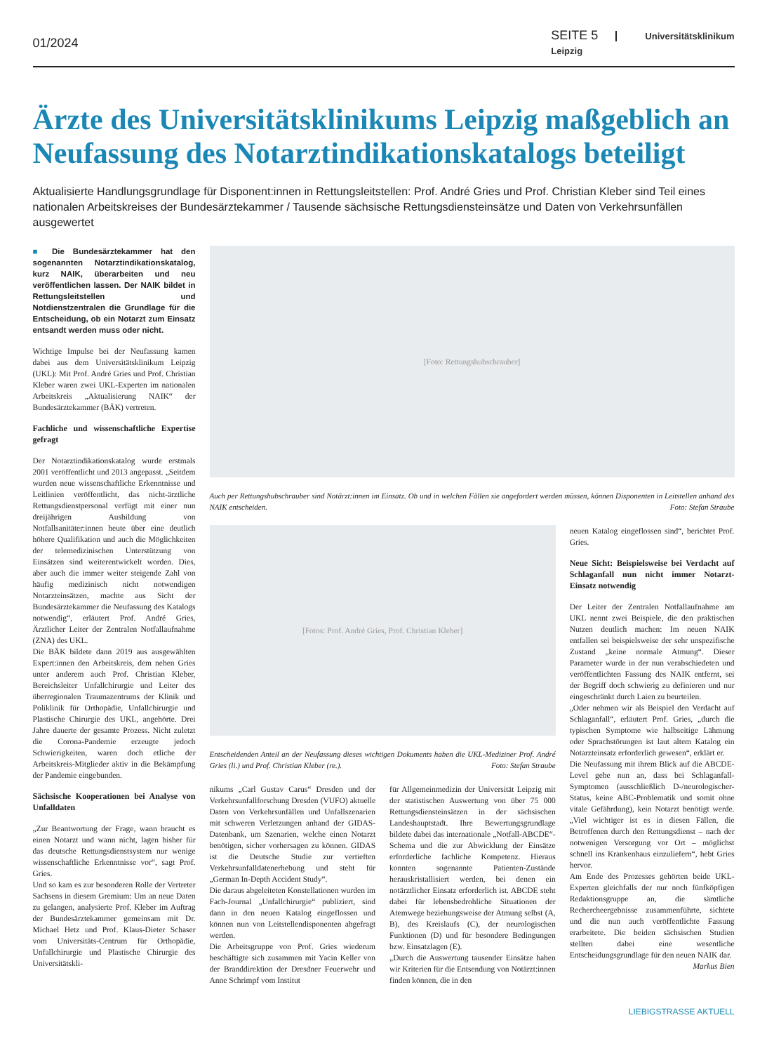01/2024 SEITE 5 Universitätsklinikum
Leipzig
Ärzte des Universitätsklinikums Leipzig maßgeblich an Neufassung des Notarztindikationskatalogs beteiligt
Aktualisierte Handlungsgrundlage für Disponent:innen in Rettungsleitstellen: Prof. André Gries und Prof. Christian Kleber sind Teil eines nationalen Arbeitskreises der Bundesärztekammer / Tausende sächsische Rettungsdiensteinsätze und Daten von Verkehrsunfällen ausgewertet
■ Die Bundesärztekammer hat den sogenannten Notarztindikationskatalog, kurz NAIK, überarbeiten und neu veröffentlichen lassen. Der NAIK bildet in Rettungsleitstellen und Notdienstzentralen die Grundlage für die Entscheidung, ob ein Notarzt zum Einsatz entsandt werden muss oder nicht.
Wichtige Impulse bei der Neufassung kamen dabei aus dem Universitätsklinikum Leipzig (UKL): Mit Prof. André Gries und Prof. Christian Kleber waren zwei UKL-Experten im nationalen Arbeitskreis „Aktualisierung NAIK“ der Bundesärztekammer (BÄK) vertreten.
Fachliche und wissenschaftliche Expertise gefragt
Der Notarztindikationskatalog wurde erstmals 2001 veröffentlicht und 2013 angepasst. „Seitdem wurden neue wissenschaftliche Erkenntnisse und Leitlinien veröffentlicht, das nicht-ärztliche Rettungsdienstpersonal verfügt mit einer nun dreijährigen Ausbildung von Notfallsanitäter:innen heute über eine deutlich höhere Qualifikation und auch die Möglichkeiten der telemedizinischen Unterstützung von Einsätzen sind weiterentwickelt worden. Dies, aber auch die immer weiter steigende Zahl von häufig medizinisch nicht notwendigen Notarzteinsätzen, machte aus Sicht der Bundesärztekammer die Neufassung des Katalogs notwendig“, erläutert Prof. André Gries, Ärztlicher Leiter der Zentralen Notfallaufnahme (ZNA) des UKL.
Die BÄK bildete dann 2019 aus ausgewählten Expert:innen den Arbeitskreis, dem neben Gries unter anderem auch Prof. Christian Kleber, Bereichsleiter Unfallchirurgie und Leiter des überregionalen Traumazentrums der Klinik und Poliklinik für Orthopädie, Unfallchirurgie und Plastische Chirurgie des UKL, angehörte. Drei Jahre dauerte der gesamte Prozess. Nicht zuletzt die Corona-Pandemie erzeugte jedoch Schwierigkeiten, waren doch etliche der Arbeitskreis-Mitglieder aktiv in die Bekämpfung der Pandemie eingebunden.
Sächsische Kooperationen bei Analyse von Unfalldaten
„Zur Beantwortung der Frage, wann braucht es einen Notarzt und wann nicht, lagen bisher für das deutsche Rettungsdienstsystem nur wenige wissenschaftliche Erkenntnisse vor“, sagt Prof. Gries.
Und so kam es zur besonderen Rolle der Vertreter Sachsens in diesem Gremium: Um an neue Daten zu gelangen, analysierte Prof. Kleber im Auftrag der Bundesärztekammer gemeinsam mit Dr. Michael Hetz und Prof. Klaus-Dieter Schaser vom Universitäts-Centrum für Orthopädie, Unfallchirurgie und Plastische Chirurgie des Universitätskli-
[Foto: Rettungshubschrauber]
Auch per Rettungshubschrauber sind Notärzt:innen im Einsatz. Ob und in welchen Fällen sie angefordert werden müssen, können Disponenten in Leitstellen anhand des NAIK entscheiden. Foto: Stefan Straube
[Fotos: Prof. André Gries, Prof. Christian Kleber]
Entscheidenden Anteil an der Neufassung dieses wichtigen Dokuments haben die UKL-Mediziner Prof. André Gries (li.) und Prof. Christian Kleber (re.). Foto: Stefan Straube
nikums „Carl Gustav Carus“ Dresden und der Verkehrsunfallforschung Dresden (VUFO) aktuelle Daten von Verkehrsunfällen und Unfallszenarien mit schweren Verletzungen anhand der GIDAS-Datenbank, um Szenarien, welche einen Notarzt benötigen, sicher vorhersagen zu können. GIDAS ist die Deutsche Studie zur vertieften Verkehrsunfalldatenerhebung und steht für „German In-Depth Accident Study“.
Die daraus abgeleiteten Konstellationen wurden im Fach-Journal „Unfallchirurgie“ publiziert, sind dann in den neuen Katalog eingeflossen und können nun von Leitstellendisponenten abgefragt werden.
Die Arbeitsgruppe von Prof. Gries wiederum beschäftigte sich zusammen mit Yacin Keller von der Branddirektion der Dresdner Feuerwehr und Anne Schrimpf vom Institut
für Allgemeinmedizin der Universität Leipzig mit der statistischen Auswertung von über 75 000 Rettungsdiensteinsätzen in der sächsischen Landeshauptstadt. Ihre Bewertungsgrundlage bildete dabei das internationale „Notfall-ABCDE“-Schema und die zur Abwicklung der Einsätze erforderliche fachliche Kompetenz. Hieraus konnten sogenannte Patienten-Zustände herauskristallisiert werden, bei denen ein notärztlicher Einsatz erforderlich ist. ABCDE steht dabei für lebensbedrohliche Situationen der Atemwege beziehungsweise der Atmung selbst (A, B), des Kreislaufs (C), der neurologischen Funktionen (D) und für besondere Bedingungen bzw. Einsatzlagen (E).
„Durch die Auswertung tausender Einsätze haben wir Kriterien für die Entsendung von Notärzt:innen finden können, die in den
neuen Katalog eingeflossen sind“, berichtet Prof. Gries.
Neue Sicht: Beispielsweise bei Verdacht auf Schlaganfall nun nicht immer Notarzt-Einsatz notwendig
Der Leiter der Zentralen Notfallaufnahme am UKL nennt zwei Beispiele, die den praktischen Nutzen deutlich machen: Im neuen NAIK entfallen sei beispielsweise der sehr unspezifische Zustand „keine normale Atmung“. Dieser Parameter wurde in der nun verabschiedeten und veröffentlichten Fassung des NAIK entfernt, sei der Begriff doch schwierig zu definieren und nur eingeschränkt durch Laien zu beurteilen.
„Oder nehmen wir als Beispiel den Verdacht auf Schlaganfall“, erläutert Prof. Gries, „durch die typischen Symptome wie halbseitige Lähmung oder Sprachstörungen ist laut altem Katalog ein Notarzteinsatz erforderlich gewesen“, erklärt er.
Die Neufassung mit ihrem Blick auf die ABCDE-Level gebe nun an, dass bei Schlaganfall-Symptomen (ausschließlich D-/neurologischer-Status, keine ABC-Problematik und somit ohne vitale Gefährdung), kein Notarzt benötigt werde. „Viel wichtiger ist es in diesen Fällen, die Betroffenen durch den Rettungsdienst – nach der notwenigen Versorgung vor Ort – möglichst schnell ins Krankenhaus einzuliefern“, hebt Gries hervor.
Am Ende des Prozesses gehörten beide UKL-Experten gleichfalls der nur noch fünfköpfigen Redaktionsgruppe an, die sämtliche Rechercheergebnisse zusammenführte, sichtete und die nun auch veröffentlichte Fassung erarbeitete. Die beiden sächsischen Studien stellten dabei eine wesentliche Entscheidungsgrundlage für den neuen NAIK dar. Markus Bien
LIEBIGSTRASSE AKTUELL